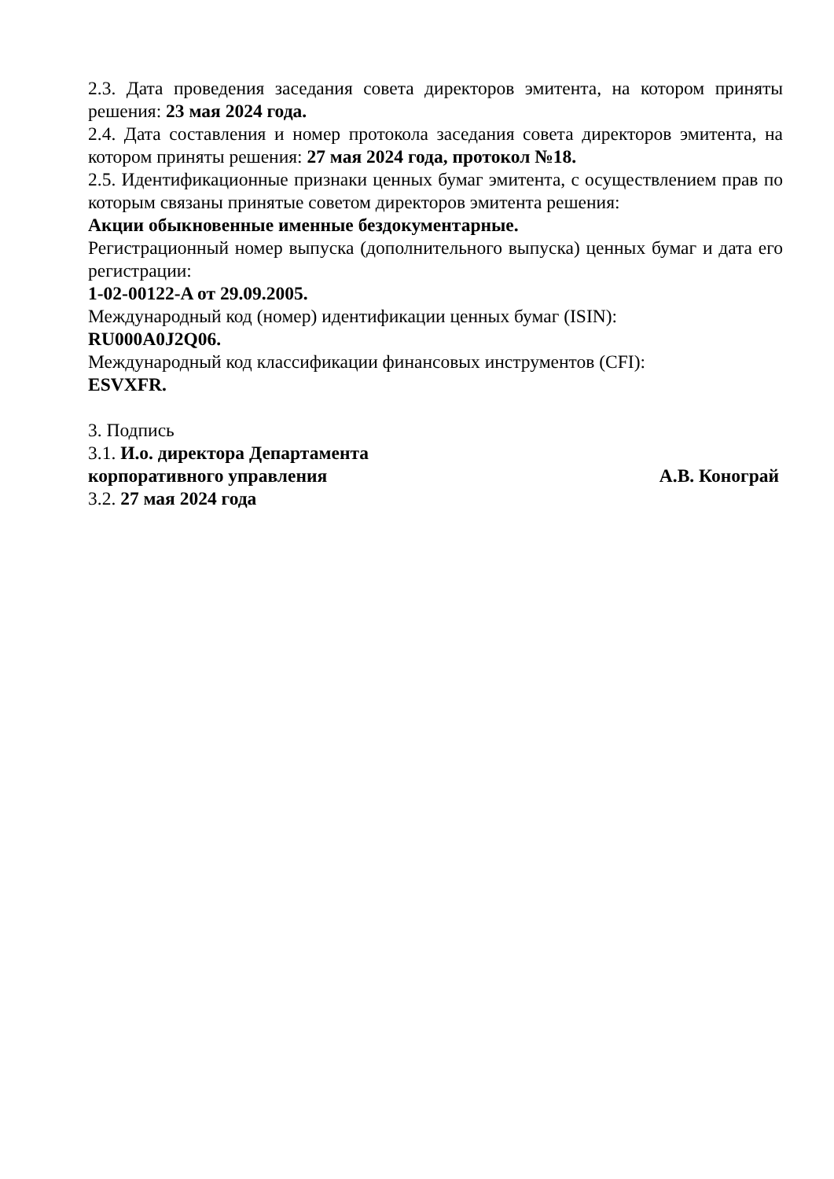2.3. Дата проведения заседания совета директоров эмитента, на котором приняты решения: 23 мая 2024 года.
2.4. Дата составления и номер протокола заседания совета директоров эмитента, на котором приняты решения: 27 мая 2024 года, протокол №18.
2.5. Идентификационные признаки ценных бумаг эмитента, с осуществлением прав по которым связаны принятые советом директоров эмитента решения:
Акции обыкновенные именные бездокументарные.
Регистрационный номер выпуска (дополнительного выпуска) ценных бумаг и дата его регистрации:
1-02-00122-A от 29.09.2005.
Международный код (номер) идентификации ценных бумаг (ISIN):
RU000A0J2Q06.
Международный код классификации финансовых инструментов (CFI):
ESVXFR.
3. Подпись
3.1. И.о. директора Департамента
корпоративного управления А.В. Конограй
3.2. 27 мая 2024 года